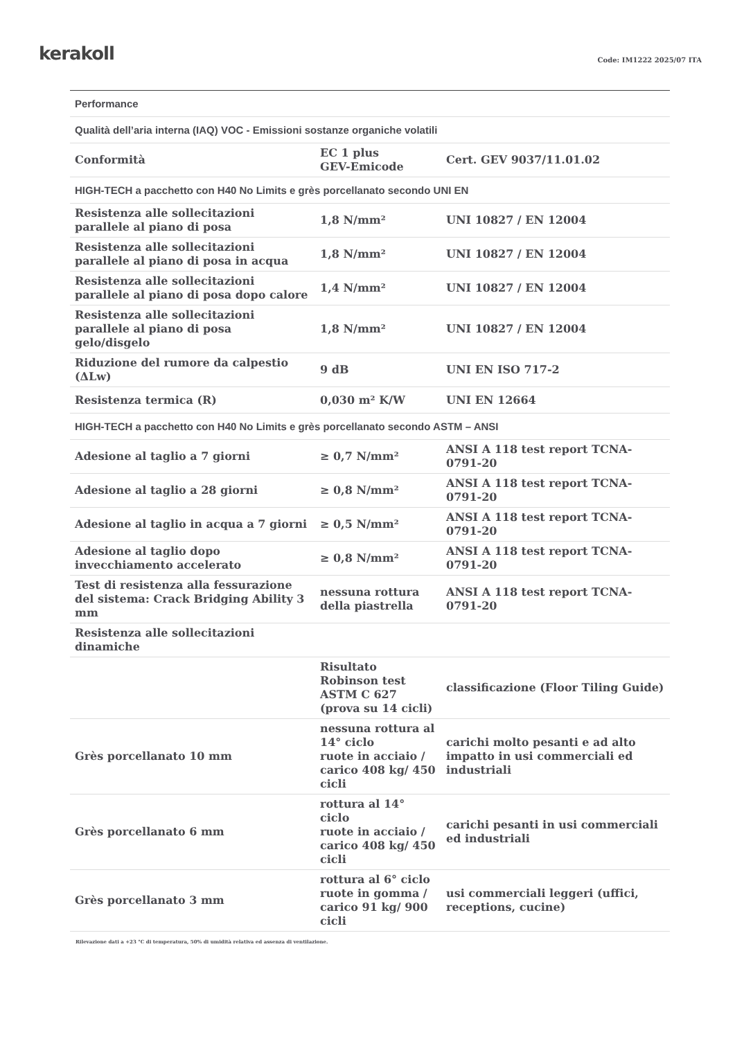kerakoll
Code: IM1222 2025/07 ITA
| Performance | | |
| --- | --- | --- |
| Qualità dell’aria interna (IAQ) VOC - Emissioni sostanze organiche volatili | | |
| Conformità | EC 1 plus GEV-Emicode | Cert. GEV 9037/11.01.02 |
| HIGH-TECH a pacchetto con H40 No Limits e grès porcellanato secondo UNI EN | | |
| Resistenza alle sollecitazioni parallele al piano di posa | 1,8 N/mm² | UNI 10827 / EN 12004 |
| Resistenza alle sollecitazioni parallele al piano di posa in acqua | 1,8 N/mm² | UNI 10827 / EN 12004 |
| Resistenza alle sollecitazioni parallele al piano di posa dopo calore | 1,4 N/mm² | UNI 10827 / EN 12004 |
| Resistenza alle sollecitazioni parallele al piano di posa gelo/disgelo | 1,8 N/mm² | UNI 10827 / EN 12004 |
| Riduzione del rumore da calpestio (ΔLw) | 9 dB | UNI EN ISO 717-2 |
| Resistenza termica (R) | 0,030 m² K/W | UNI EN 12664 |
| HIGH-TECH a pacchetto con H40 No Limits e grès porcellanato secondo ASTM – ANSI | | |
| Adesione al taglio a 7 giorni | ≥ 0,7 N/mm² | ANSI A 118 test report TCNA-0791-20 |
| Adesione al taglio a 28 giorni | ≥ 0,8 N/mm² | ANSI A 118 test report TCNA-0791-20 |
| Adesione al taglio in acqua a 7 giorni | ≥ 0,5 N/mm² | ANSI A 118 test report TCNA-0791-20 |
| Adesione al taglio dopo invecchiamento accelerato | ≥ 0,8 N/mm² | ANSI A 118 test report TCNA-0791-20 |
| Test di resistenza alla fessurazione del sistema: Crack Bridging Ability 3 mm | nessuna rottura della piastrella | ANSI A 118 test report TCNA-0791-20 |
| Resistenza alle sollecitazioni dinamiche | | |
| | Risultato Robinson test ASTM C 627 (prova su 14 cicli) | classificazione (Floor Tiling Guide) |
| Grès porcellanato 10 mm | nessuna rottura al 14° ciclo ruote in acciaio / carico 408 kg/ 450 cicli | carichi molto pesanti e ad alto impatto in usi commerciali ed industriali |
| Grès porcellanato 6 mm | rottura al 14° ciclo ruote in acciaio / carico 408 kg/ 450 cicli | carichi pesanti in usi commerciali ed industriali |
| Grès porcellanato 3 mm | rottura al 6° ciclo ruote in gomma / carico 91 kg/ 900 cicli | usi commerciali leggeri (uffici, receptions, cucine) |
Rilevazione dati a +23 °C di temperatura, 50% di umidità relativa ed assenza di ventilazione.